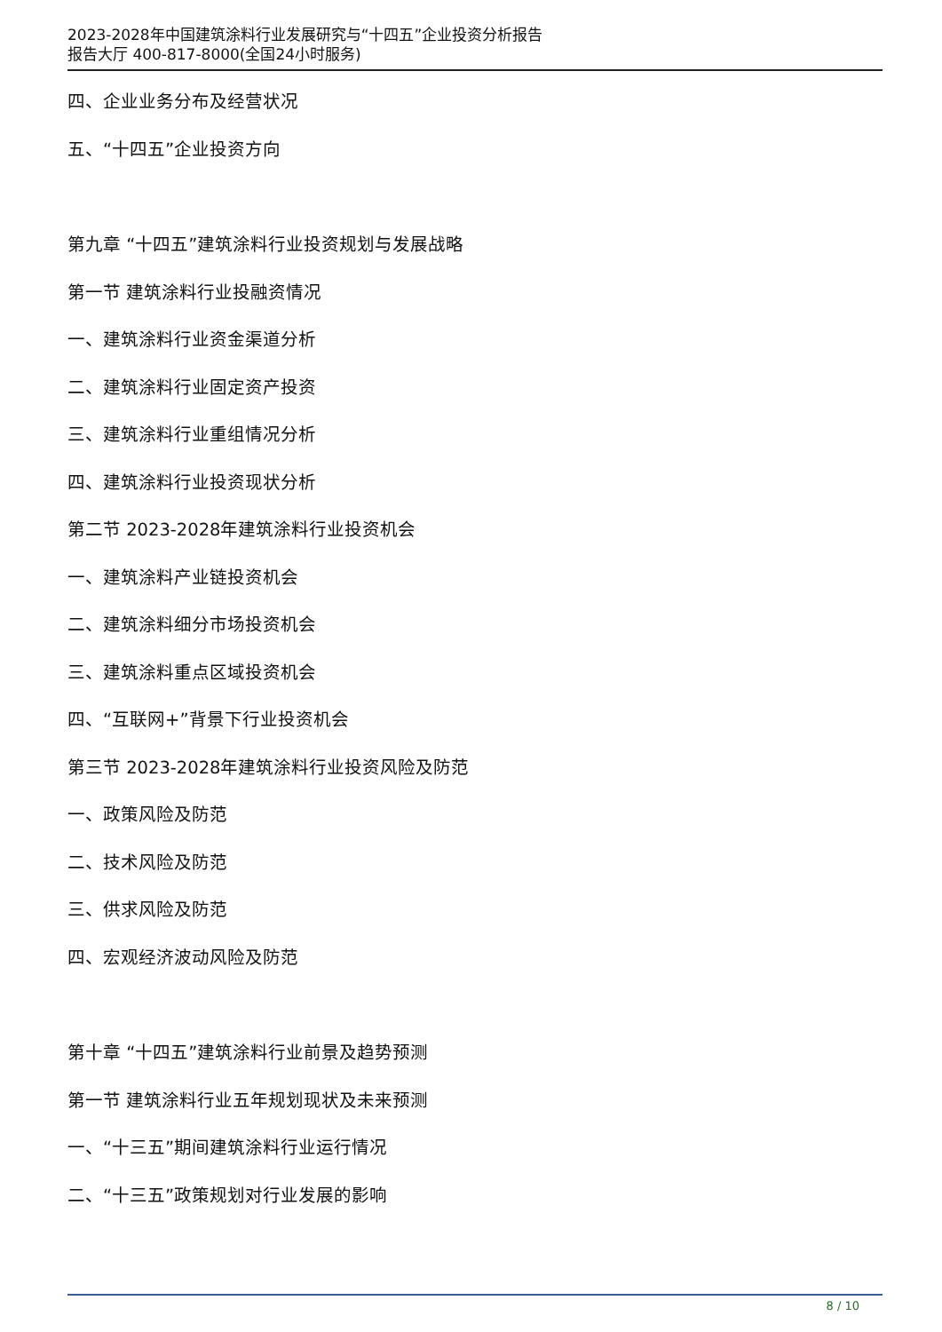2023-2028年中国建筑涂料行业发展研究与“十四五”企业投资分析报告
报告大厅 400-817-8000(全国24小时服务)
四、企业业务分布及经营状况
五、“十四五”企业投资方向
第九章 “十四五”建筑涂料行业投资规划与发展战略
第一节 建筑涂料行业投融资情况
一、建筑涂料行业资金渠道分析
二、建筑涂料行业固定资产投资
三、建筑涂料行业重组情况分析
四、建筑涂料行业投资现状分析
第二节 2023-2028年建筑涂料行业投资机会
一、建筑涂料产业链投资机会
二、建筑涂料细分市场投资机会
三、建筑涂料重点区域投资机会
四、“互联网+”背景下行业投资机会
第三节 2023-2028年建筑涂料行业投资风险及防范
一、政策风险及防范
二、技术风险及防范
三、供求风险及防范
四、宏观经济波动风险及防范
第十章 “十四五”建筑涂料行业前景及趋势预测
第一节 建筑涂料行业五年规划现状及未来预测
一、“十三五”期间建筑涂料行业运行情况
二、“十三五”政策规划对行业发展的影响
8 / 10